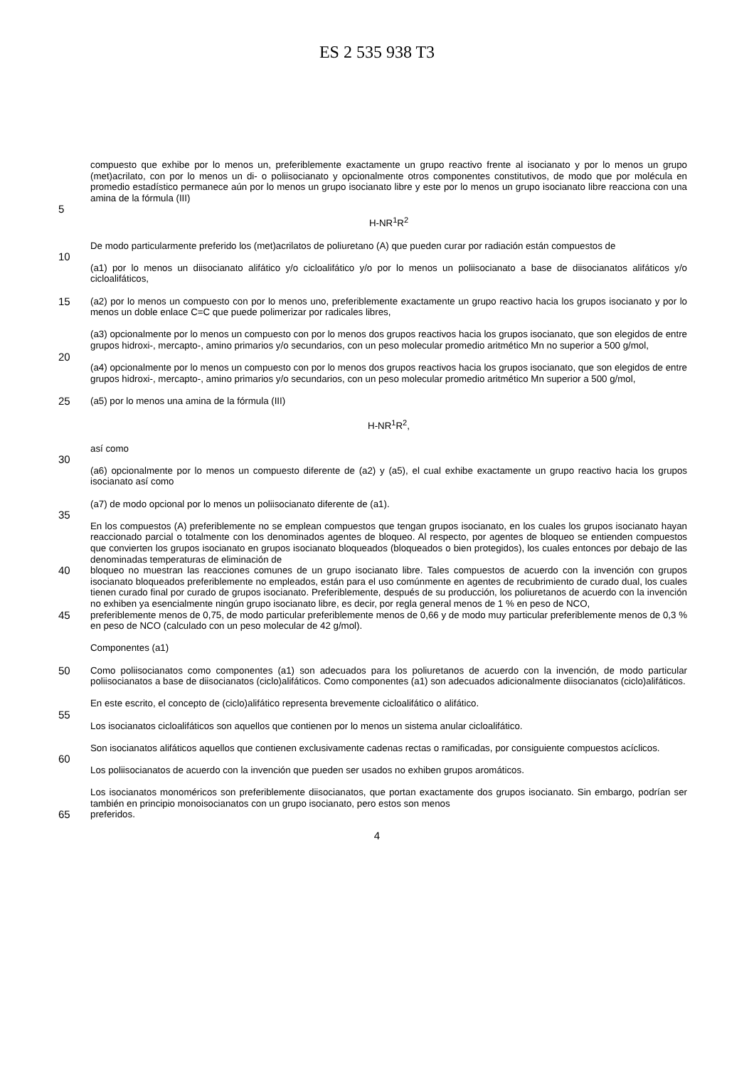ES 2 535 938 T3
compuesto que exhibe por lo menos un, preferiblemente exactamente un grupo reactivo frente al isocianato y por lo menos un grupo (met)acrilato, con por lo menos un di- o poliisocianato y opcionalmente otros componentes constitutivos, de modo que por molécula en promedio estadístico permanece aún por lo menos un grupo isocianato libre y este por lo menos un grupo isocianato libre reacciona con una amina de la fórmula (III)
5
H-NR<sup>1</sup>R<sup>2</sup>
De modo particularmente preferido los (met)acrilatos de poliuretano (A) que pueden curar por radiación están compuestos de
10
(a1) por lo menos un diisocianato alifático y/o cicloalifático y/o por lo menos un poliisocianato a base de diisocianatos alifáticos y/o cicloalifáticos,
15 (a2) por lo menos un compuesto con por lo menos uno, preferiblemente exactamente un grupo reactivo hacia los grupos isocianato y por lo menos un doble enlace C=C que puede polimerizar por radicales libres,
(a3) opcionalmente por lo menos un compuesto con por lo menos dos grupos reactivos hacia los grupos isocianato, que son elegidos de entre grupos hidroxi-, mercapto-, amino primarios y/o secundarios, con un peso molecular promedio aritmético Mn no superior a 500 g/mol,
20
(a4) opcionalmente por lo menos un compuesto con por lo menos dos grupos reactivos hacia los grupos isocianato, que son elegidos de entre grupos hidroxi-, mercapto-, amino primarios y/o secundarios, con un peso molecular promedio aritmético Mn superior a 500 g/mol,
25 (a5) por lo menos una amina de la fórmula (III)
H-NR<sup>1</sup>R<sup>2</sup>,
así como
30
(a6) opcionalmente por lo menos un compuesto diferente de (a2) y (a5), el cual exhibe exactamente un grupo reactivo hacia los grupos isocianato así como
(a7) de modo opcional por lo menos un poliisocianato diferente de (a1).
35
En los compuestos (A) preferiblemente no se emplean compuestos que tengan grupos isocianato, en los cuales los grupos isocianato hayan reaccionado parcial o totalmente con los denominados agentes de bloqueo. Al respecto, por agentes de bloqueo se entienden compuestos que convierten los grupos isocianato en grupos isocianato bloqueados (bloqueados o bien protegidos), los cuales entonces por debajo de las denominadas temperaturas de eliminación de
40 bloqueo no muestran las reacciones comunes de un grupo isocianato libre. Tales compuestos de acuerdo con la invención con grupos isocianato bloqueados preferiblemente no empleados, están para el uso comúnmente en agentes de recubrimiento de curado dual, los cuales tienen curado final por curado de grupos isocianato. Preferiblemente, después de su producción, los poliuretanos de acuerdo con la invención no exhiben ya esencialmente ningún grupo isocianato libre, es decir, por regla general menos de 1 % en peso de NCO,
45 preferiblemente menos de 0,75, de modo particular preferiblemente menos de 0,66 y de modo muy particular preferiblemente menos de 0,3 % en peso de NCO (calculado con un peso molecular de 42 g/mol).
Componentes (a1)
50 Como poliisocianatos como componentes (a1) son adecuados para los poliuretanos de acuerdo con la invención, de modo particular poliisocianatos a base de diisocianatos (ciclo)alifáticos. Como componentes (a1) son adecuados adicionalmente diisocianatos (ciclo)alifáticos.
En este escrito, el concepto de (ciclo)alifático representa brevemente cicloalifático o alifático.
55
Los isocianatos cicloalifáticos son aquellos que contienen por lo menos un sistema anular cicloalifático.
Son isocianatos alifáticos aquellos que contienen exclusivamente cadenas rectas o ramificadas, por consiguiente compuestos acíclicos.
60
Los poliisocianatos de acuerdo con la invención que pueden ser usados no exhiben grupos aromáticos.
Los isocianatos monoméricos son preferiblemente diisocianatos, que portan exactamente dos grupos isocianato. Sin embargo, podrían ser también en principio monoisocianatos con un grupo isocianato, pero estos son menos
65 preferidos.
4